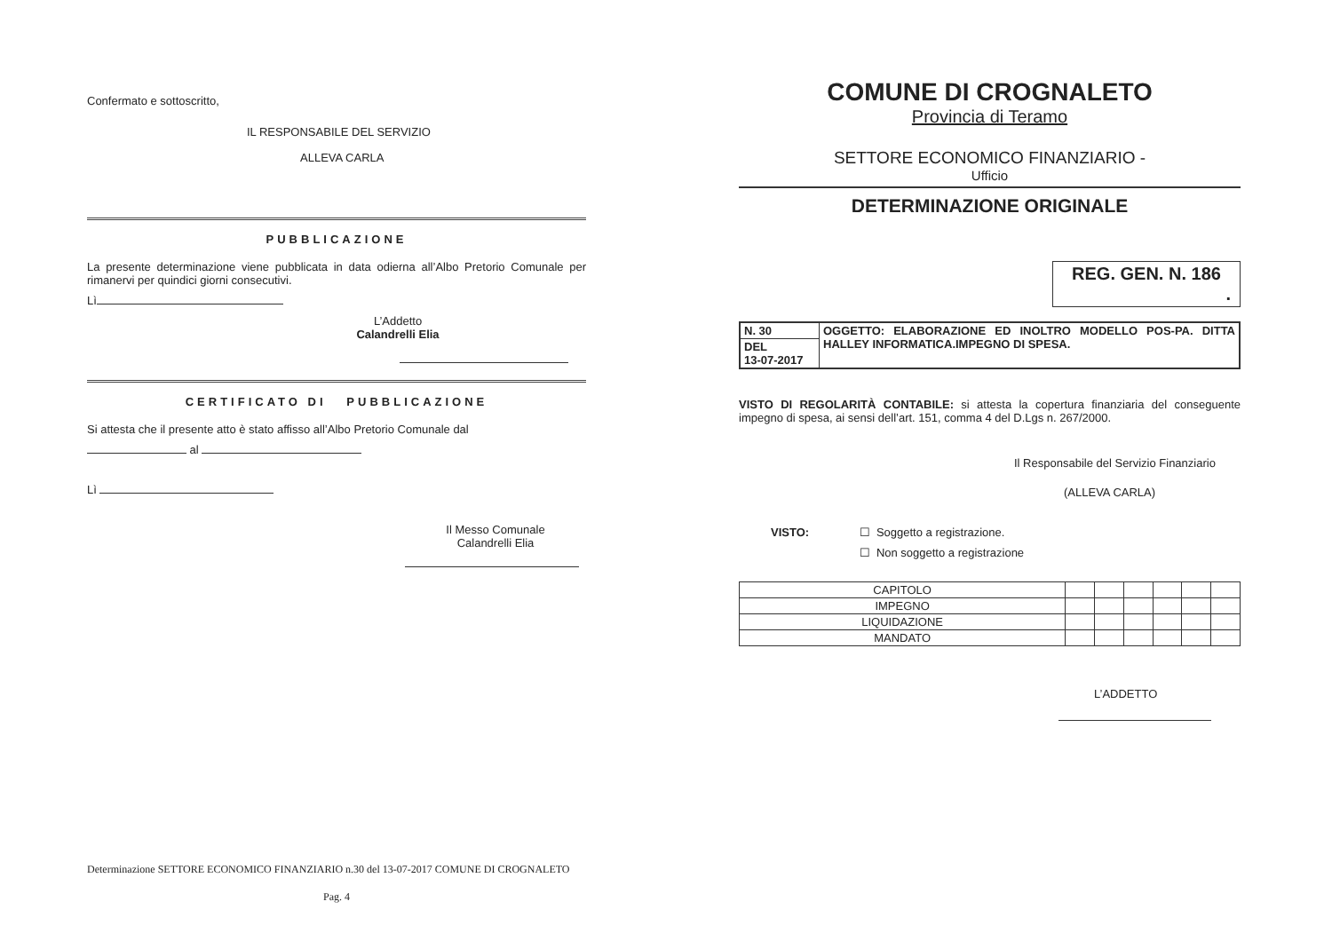Confermato e sottoscritto,
IL RESPONSABILE DEL SERVIZIO
ALLEVA CARLA
PUBBLICAZIONE
La presente determinazione viene pubblicata in data odierna all’Albo Pretorio Comunale per rimanervi per quindici giorni consecutivi.
Lì
L’Addetto
Calandrelli Elia
CERTIFICATO DI PUBBLICAZIONE
Si attesta che il presente atto è stato affisso all’Albo Pretorio Comunale dal
al
Lì
Il Messo Comunale
Calandrelli Elia
Determinazione SETTORE ECONOMICO FINANZIARIO n.30 del 13-07-2017 COMUNE DI CROGNALETO
Pag. 4
COMUNE DI CROGNALETO
Provincia di Teramo
SETTORE ECONOMICO FINANZIARIO -
Ufficio
DETERMINAZIONE ORIGINALE
REG. GEN. N. 186 .
| N. 30 | OGGETTO: ELABORAZIONE ED INOLTRO MODELLO POS-PA. DITTA HALLEY INFORMATICA.IMPEGNO DI SPESA. |
| DEL 13-07-2017 | |
VISTO DI REGOLARITÀ CONTABILE: si attesta la copertura finanziaria del conseguente impegno di spesa, ai sensi dell’art. 151, comma 4 del D.Lgs n. 267/2000.
Il Responsabile del Servizio Finanziario
(ALLEVA CARLA)
VISTO: ☐ Soggetto a registrazione.
☐ Non soggetto a registrazione
| CAPITOLO | | | | | | |
| IMPEGNO | | | | | | |
| LIQUIDAZIONE | | | | | | |
| MANDATO | | | | | | |
L’ADDETTO